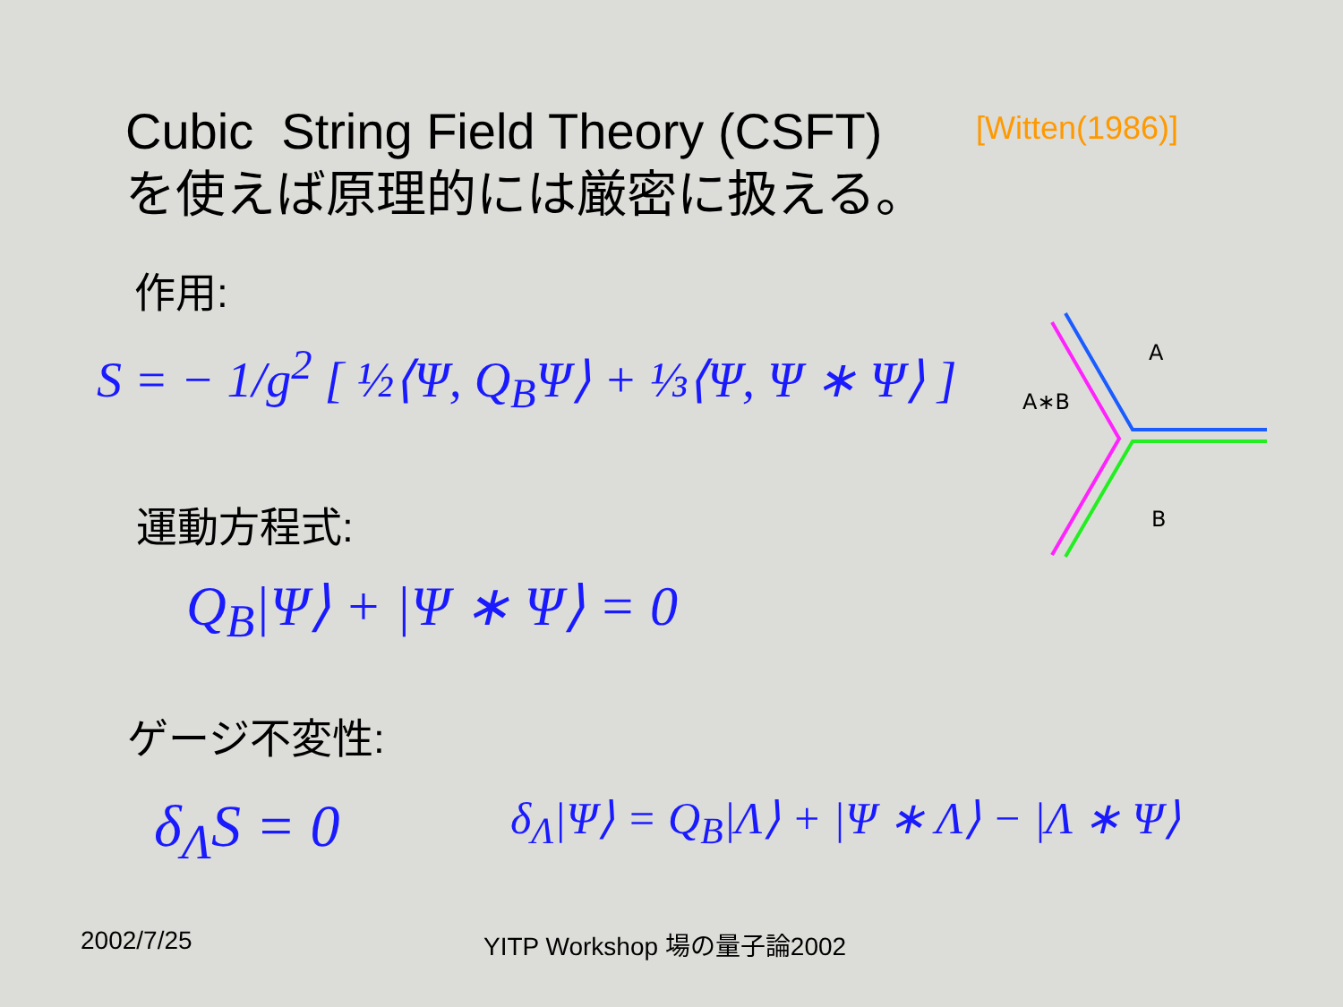Cubic String Field Theory (CSFT)
を使えば原理的には厳密に扱える。
[Witten(1986)]
作用:
S = − 1/g<sup>2</sup> [ ½⟨Ψ, Q<sub>B</sub>Ψ⟩ + ⅓⟨Ψ, Ψ ∗ Ψ⟩ ]
A
A∗B
B
運動方程式:
Q<sub>B</sub>|Ψ⟩ + |Ψ ∗ Ψ⟩ = 0
ゲージ不変性:
δ<sub>Λ</sub>S = 0 δ<sub>Λ</sub>|Ψ⟩ = Q<sub>B</sub>|Λ⟩ + |Ψ ∗ Λ⟩ − |Λ ∗ Ψ⟩
2002/7/25 YITP Workshop 場の量子論2002